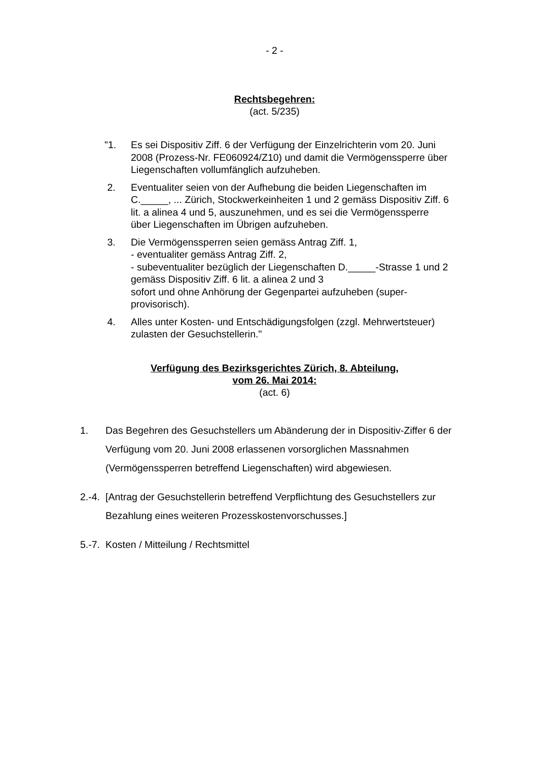- 2 -
Rechtsbegehren:
(act. 5/235)
"1. Es sei Dispositiv Ziff. 6 der Verfügung der Einzelrichterin vom 20. Juni 2008 (Prozess-Nr. FE060924/Z10) und damit die Vermö­genssperre über Liegenschaften vollumfänglich aufzuheben.
2. Eventualiter seien von der Aufhebung die beiden Liegenschaften im C._____, ... Zürich, Stockwerkeinheiten 1 und 2 gemäss Dis­positiv Ziff. 6 lit. a alinea 4 und 5, auszunehmen, und es sei die Vermögenssperre über Liegenschaften im Übrigen aufzuheben.
3. Die Vermögenssperren seien gemäss Antrag Ziff. 1,
- eventualiter gemäss Antrag Ziff. 2,
- subeventualiter bezüglich der Liegenschaften D._____-Strasse 1 und 2 gemäss Dispositiv Ziff. 6 lit. a alinea 2 und 3
sofort und ohne Anhörung der Gegenpartei aufzuheben (super­provisorisch).
4. Alles unter Kosten- und Entschädigungsfolgen (zzgl. Mehrwert­steuer) zulasten der Gesuchstellerin."
Verfügung des Bezirksgerichtes Zürich, 8. Abteilung,
vom 26. Mai 2014:
(act. 6)
1. Das Begehren des Gesuchstellers um Abänderung der in Dispositiv-Ziffer 6 der Verfügung vom 20. Juni 2008 erlassenen vorsorglichen Massnahmen (Vermögenssperren betreffend Liegenschaften) wird abgewiesen.
2.-4. [Antrag der Gesuchstellerin betreffend Verpflichtung des Gesuchstellers zur Bezahlung eines weiteren Prozesskostenvorschusses.]
5.-7. Kosten / Mitteilung / Rechtsmittel